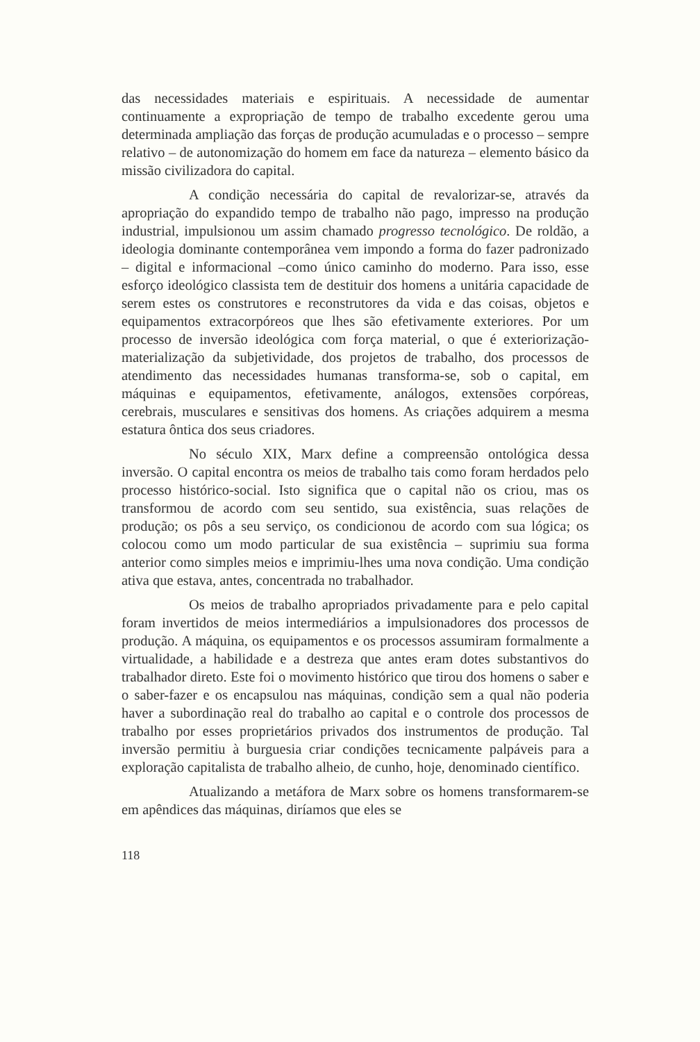das necessidades materiais e espirituais. A necessidade de aumentar continuamente a expropriação de tempo de trabalho excedente gerou uma determinada ampliação das forças de produção acumuladas e o processo – sempre relativo – de autonomização do homem em face da natureza – elemento básico da missão civilizadora do capital.
A condição necessária do capital de revalorizar-se, através da apropriação do expandido tempo de trabalho não pago, impresso na produção industrial, impulsionou um assim chamado progresso tecnológico. De roldão, a ideologia dominante contemporânea vem impondo a forma do fazer padronizado – digital e informacional –como único caminho do moderno. Para isso, esse esforço ideológico classista tem de destituir dos homens a unitária capacidade de serem estes os construtores e reconstrutores da vida e das coisas, objetos e equipamentos extracorpóreos que lhes são efetivamente exteriores. Por um processo de inversão ideológica com força material, o que é exteriorização-materialização da subjetividade, dos projetos de trabalho, dos processos de atendimento das necessidades humanas transforma-se, sob o capital, em máquinas e equipamentos, efetivamente, análogos, extensões corpóreas, cerebrais, musculares e sensitivas dos homens. As criações adquirem a mesma estatura ôntica dos seus criadores.
No século XIX, Marx define a compreensão ontológica dessa inversão. O capital encontra os meios de trabalho tais como foram herdados pelo processo histórico-social. Isto significa que o capital não os criou, mas os transformou de acordo com seu sentido, sua existência, suas relações de produção; os pôs a seu serviço, os condicionou de acordo com sua lógica; os colocou como um modo particular de sua existência – suprimiu sua forma anterior como simples meios e imprimiu-lhes uma nova condição. Uma condição ativa que estava, antes, concentrada no trabalhador.
Os meios de trabalho apropriados privadamente para e pelo capital foram invertidos de meios intermediários a impulsionadores dos processos de produção. A máquina, os equipamentos e os processos assumiram formalmente a virtualidade, a habilidade e a destreza que antes eram dotes substantivos do trabalhador direto. Este foi o movimento histórico que tirou dos homens o saber e o saber-fazer e os encapsulou nas máquinas, condição sem a qual não poderia haver a subordinação real do trabalho ao capital e o controle dos processos de trabalho por esses proprietários privados dos instrumentos de produção. Tal inversão permitiu à burguesia criar condições tecnicamente palpáveis para a exploração capitalista de trabalho alheio, de cunho, hoje, denominado científico.
Atualizando a metáfora de Marx sobre os homens transformarem-se em apêndices das máquinas, diríamos que eles se
118